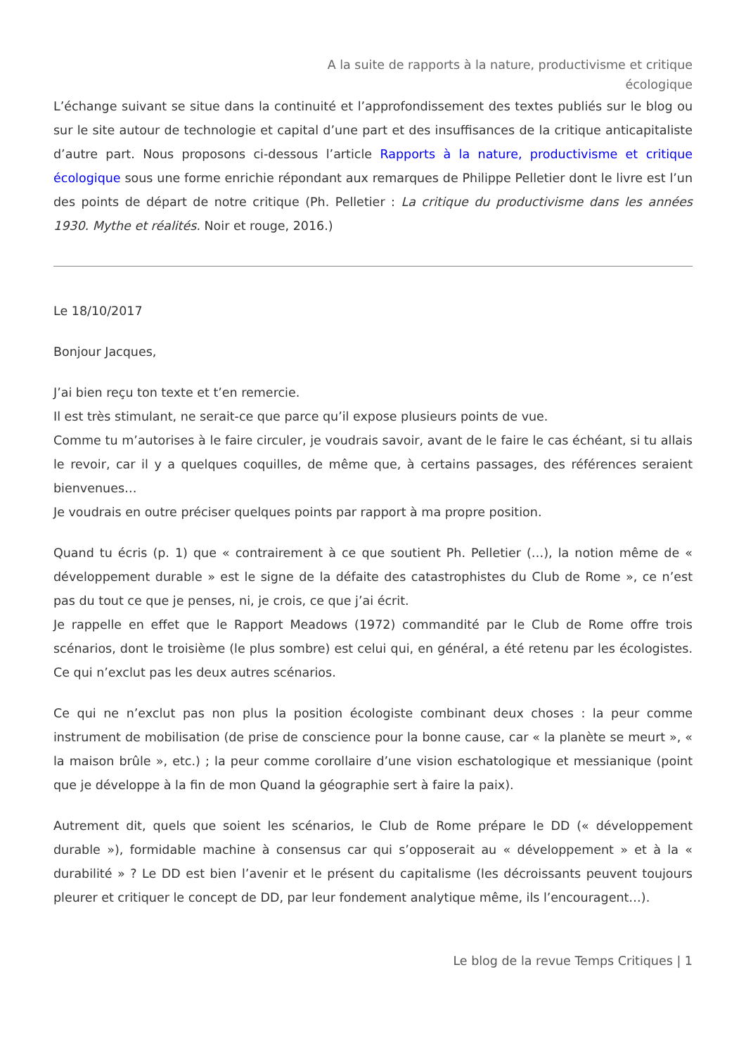A la suite de rapports à la nature, productivisme et critique écologique
L’échange suivant se situe dans la continuité et l’approfondissement des textes publiés sur le blog ou sur le site autour de technologie et capital d’une part et des insuffisances de la critique anticapitaliste d’autre part. Nous proposons ci-dessous l’article Rapports à la nature, productivisme et critique écologique sous une forme enrichie répondant aux remarques de Philippe Pelletier dont le livre est l’un des points de départ de notre critique (Ph. Pelletier : La critique du productivisme dans les années 1930. Mythe et réalités. Noir et rouge, 2016.)
Le 18/10/2017
Bonjour Jacques,
J’ai bien reçu ton texte et t’en remercie.
Il est très stimulant, ne serait-ce que parce qu’il expose plusieurs points de vue.
Comme tu m’autorises à le faire circuler, je voudrais savoir, avant de le faire le cas échéant, si tu allais le revoir, car il y a quelques coquilles, de même que, à certains passages, des références seraient bienvenues…
Je voudrais en outre préciser quelques points par rapport à ma propre position.
Quand tu écris (p. 1) que « contrairement à ce que soutient Ph. Pelletier (…), la notion même de « développement durable » est le signe de la défaite des catastrophistes du Club de Rome », ce n’est pas du tout ce que je penses, ni, je crois, ce que j’ai écrit.
Je rappelle en effet que le Rapport Meadows (1972) commandité par le Club de Rome offre trois scénarios, dont le troisième (le plus sombre) est celui qui, en général, a été retenu par les écologistes. Ce qui n’exclut pas les deux autres scénarios.
Ce qui ne n’exclut pas non plus la position écologiste combinant deux choses : la peur comme instrument de mobilisation (de prise de conscience pour la bonne cause, car « la planète se meurt », « la maison brûle », etc.) ; la peur comme corollaire d’une vision eschatologique et messianique (point que je développe à la fin de mon Quand la géographie sert à faire la paix).
Autrement dit, quels que soient les scénarios, le Club de Rome prépare le DD (« développement durable »), formidable machine à consensus car qui s’opposerait au « développement » et à la « durabilité » ? Le DD est bien l’avenir et le présent du capitalisme (les décroissants peuvent toujours pleurer et critiquer le concept de DD, par leur fondement analytique même, ils l’encouragent…).
Le blog de la revue Temps Critiques | 1